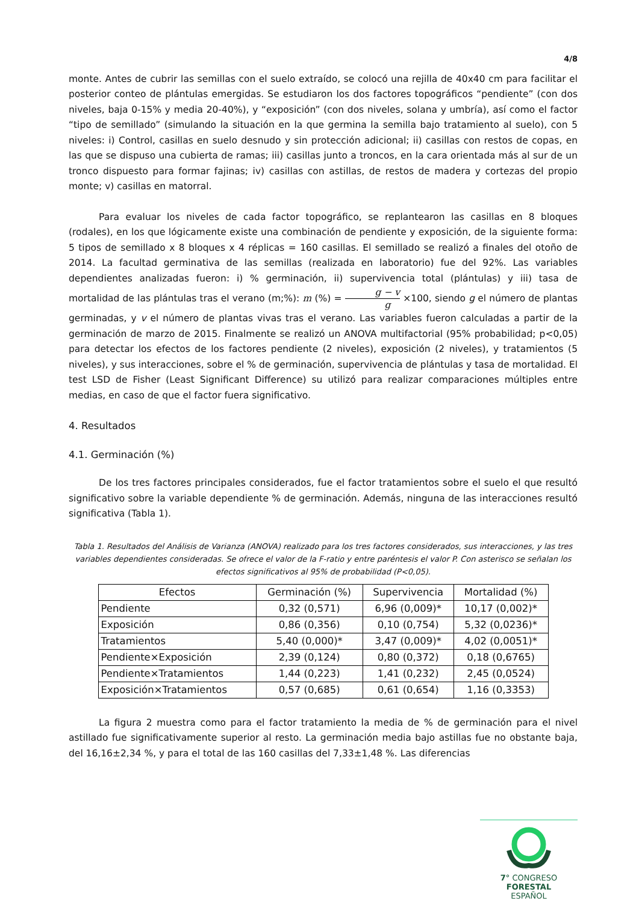4/8
monte. Antes de cubrir las semillas con el suelo extraído, se colocó una rejilla de 40x40 cm para facilitar el posterior conteo de plántulas emergidas. Se estudiaron los dos factores topográficos “pendiente” (con dos niveles, baja 0-15% y media 20-40%), y “exposición” (con dos niveles, solana y umbría), así como el factor “tipo de semillado” (simulando la situación en la que germina la semilla bajo tratamiento al suelo), con 5 niveles: i) Control, casillas en suelo desnudo y sin protección adicional; ii) casillas con restos de copas, en las que se dispuso una cubierta de ramas; iii) casillas junto a troncos, en la cara orientada más al sur de un tronco dispuesto para formar fajinas; iv) casillas con astillas, de restos de madera y cortezas del propio monte; v) casillas en matorral.
Para evaluar los niveles de cada factor topográfico, se replantearon las casillas en 8 bloques (rodales), en los que lógicamente existe una combinación de pendiente y exposición, de la siguiente forma: 5 tipos de semillado x 8 bloques x 4 réplicas = 160 casillas. El semillado se realizó a finales del otoño de 2014. La facultad germinativa de las semillas (realizada en laboratorio) fue del 92%. Las variables dependientes analizadas fueron: i) % germinación, ii) supervivencia total (plántulas) y iii) tasa de mortalidad de las plántulas tras el verano (m;%): m (%) = g − v g ×100, siendo g el número de plantas germinadas, y v el número de plantas vivas tras el verano. Las variables fueron calculadas a partir de la germinación de marzo de 2015. Finalmente se realizó un ANOVA multifactorial (95% probabilidad; p<0,05) para detectar los efectos de los factores pendiente (2 niveles), exposición (2 niveles), y tratamientos (5 niveles), y sus interacciones, sobre el % de germinación, supervivencia de plántulas y tasa de mortalidad. El test LSD de Fisher (Least Significant Difference) su utilizó para realizar comparaciones múltiples entre medias, en caso de que el factor fuera significativo.
4. Resultados
4.1. Germinación (%)
De los tres factores principales considerados, fue el factor tratamientos sobre el suelo el que resultó significativo sobre la variable dependiente % de germinación. Además, ninguna de las interacciones resultó significativa (Tabla 1).
Tabla 1. Resultados del Análisis de Varianza (ANOVA) realizado para los tres factores considerados, sus interacciones, y las tres variables dependientes consideradas. Se ofrece el valor de la F-ratio y entre paréntesis el valor P. Con asterisco se señalan los efectos significativos al 95% de probabilidad (P<0,05).
| Efectos | Germinación (%) | Supervivencia | Mortalidad (%) |
| --- | --- | --- | --- |
| Pendiente | 0,32 (0,571) | 6,96 (0,009)* | 10,17 (0,002)* |
| Exposición | 0,86 (0,356) | 0,10 (0,754) | 5,32 (0,0236)* |
| Tratamientos | 5,40 (0,000)* | 3,47 (0,009)* | 4,02 (0,0051)* |
| Pendiente×Exposición | 2,39 (0,124) | 0,80 (0,372) | 0,18 (0,6765) |
| Pendiente×Tratamientos | 1,44 (0,223) | 1,41 (0,232) | 2,45 (0,0524) |
| Exposición×Tratamientos | 0,57 (0,685) | 0,61 (0,654) | 1,16 (0,3353) |
La figura 2 muestra como para el factor tratamiento la media de % de germinación para el nivel astillado fue significativamente superior al resto. La germinación media bajo astillas fue no obstante baja, del 16,16±2,34 %, y para el total de las 160 casillas del 7,33±1,48 %. Las diferencias
7° CONGRESO FORESTAL
ESPAÑOL